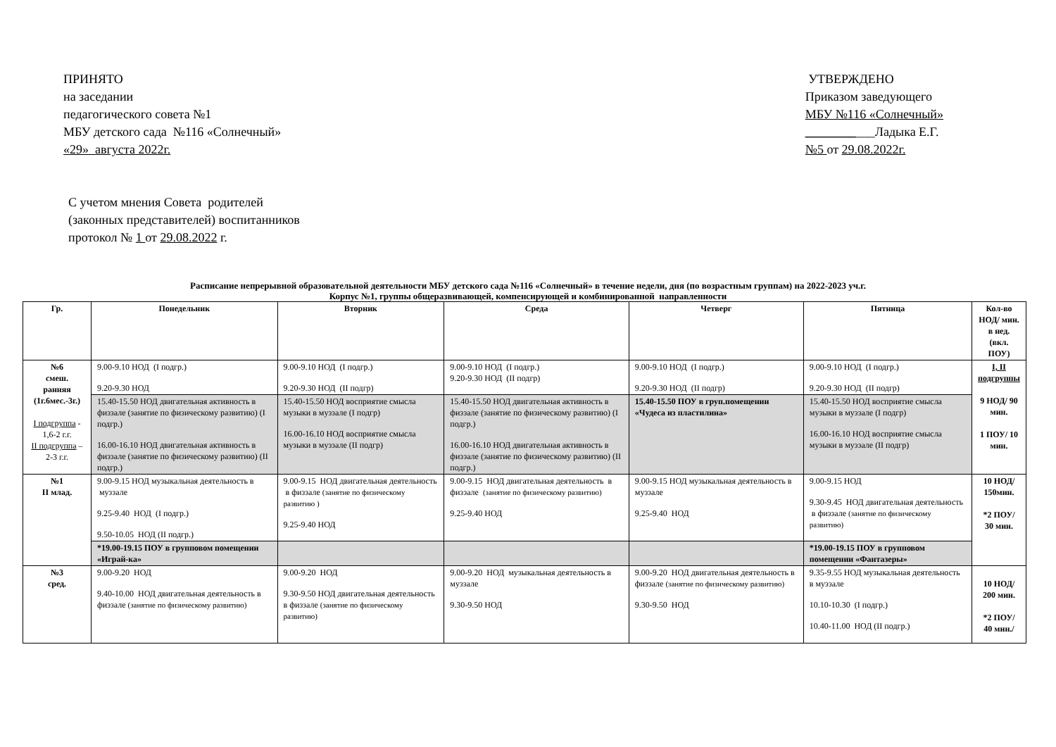ПРИНЯТО
на заседании
педагогического совета №1
МБУ детского сада №116 «Солнечный»
«29» августа 2022г.
УТВЕРЖДЕНО
Приказом заведующего
МБУ №116 «Солнечный»
___________Ладыка Е.Г.
№5 от 29.08.2022г.
С учетом мнения Совета родителей
(законных представителей) воспитанников
протокол № 1 от 29.08.2022 г.
Расписание непрерывной образовательной деятельности МБУ детского сада №116 «Солнечный» в течение недели, дня (по возрастным группам) на 2022-2023 уч.г.
Корпус №1, группы общеразвивающей, компенсирующей и комбинированной направленности
| Гр. | Понедельник | Вторник | Среда | Четверг | Пятница | Кол-во НОД/ мин. в нед. (вкл. ПОУ) |
| --- | --- | --- | --- | --- | --- | --- |
| №6 смеш. ранняя (1г.6мес.-3г.) I подгруппа - 1,6-2 г.г. II подгруппа – 2-3 г.г. | 9.00-9.10 НОД (I подгр.) 9.20-9.30 НОД | 9.00-9.10 НОД (I подгр.) 9.20-9.30 НОД (II подгр) | 9.00-9.10 НОД (I подгр.) 9.20-9.30 НОД (II подгр) | 9.00-9.10 НОД (I подгр.) 9.20-9.30 НОД (II подгр) | 9.00-9.10 НОД (I подгр.) 9.20-9.30 НОД (II подгр) | I, II подгруппы 9 НОД/ 90 мин. 1 ПОУ/ 10 мин. |
| | 15.40-15.50 НОД двигательная активность в физзале (занятие по физическому развитию) (I подгр.) 16.00-16.10 НОД двигательная активность в физзале (занятие по физическому развитию) (II подгр.) | 15.40-15.50 НОД восприятие смысла музыки в муззале (I подгр) 16.00-16.10 НОД восприятие смысла музыки в муззале (II подгр) | 15.40-15.50 НОД двигательная активность в физзале (занятие по физическому развитию) (I подгр.) 16.00-16.10 НОД двигательная активность в физзале (занятие по физическому развитию) (II подгр.) | 15.40-15.50 ПОУ в груп.помещении «Чудеса из пластилина» | 15.40-15.50 НОД восприятие смысла музыки в муззале (I подгр) 16.00-16.10 НОД восприятие смысла музыки в муззале (II подгр) | |
| №1 II млад. | 9.00-9.15 НОД музыкальная деятельность в муззале 9.25-9.40 НОД (I подгр.) 9.50-10.05 НОД (II подгр.) | 9.00-9.15 НОД двигательная деятельность в физзале (занятие по физическому развитию ) 9.25-9.40 НОД | 9.00-9.15 НОД двигательная деятельность в физзале (занятие по физическому развитию) 9.25-9.40 НОД | 9.00-9.15 НОД музыкальная деятельность в муззале 9.25-9.40 НОД | 9.00-9.15 НОД 9.30-9.45 НОД двигательная деятельность в физзале (занятие по физическому развитию) | 10 НОД/ 150мин. *2 ПОУ/ 30 мин. |
| | *19.00-19.15 ПОУ в групповом помещении «Играй-ка» | | | | *19.00-19.15 ПОУ в групповом помещении «Фантазеры» | |
| №3 сред. | 9.00-9.20 НОД 9.40-10.00 НОД двигательная деятельность в физзале (занятие по физическому развитию) | 9.00-9.20 НОД 9.30-9.50 НОД двигательная деятельность в физзале (занятие по физическому развитию) | 9.00-9.20 НОД музыкальная деятельность в муззале 9.30-9.50 НОД | 9.00-9.20 НОД двигательная деятельность в физзале (занятие по физическому развитию) 9.30-9.50 НОД | 9.35-9.55 НОД музыкальная деятельность в муззале 10.10-10.30 (I подгр.) 10.40-11.00 НОД (II подгр.) | 10 НОД/ 200 мин. *2 ПОУ/ 40 мин./ |